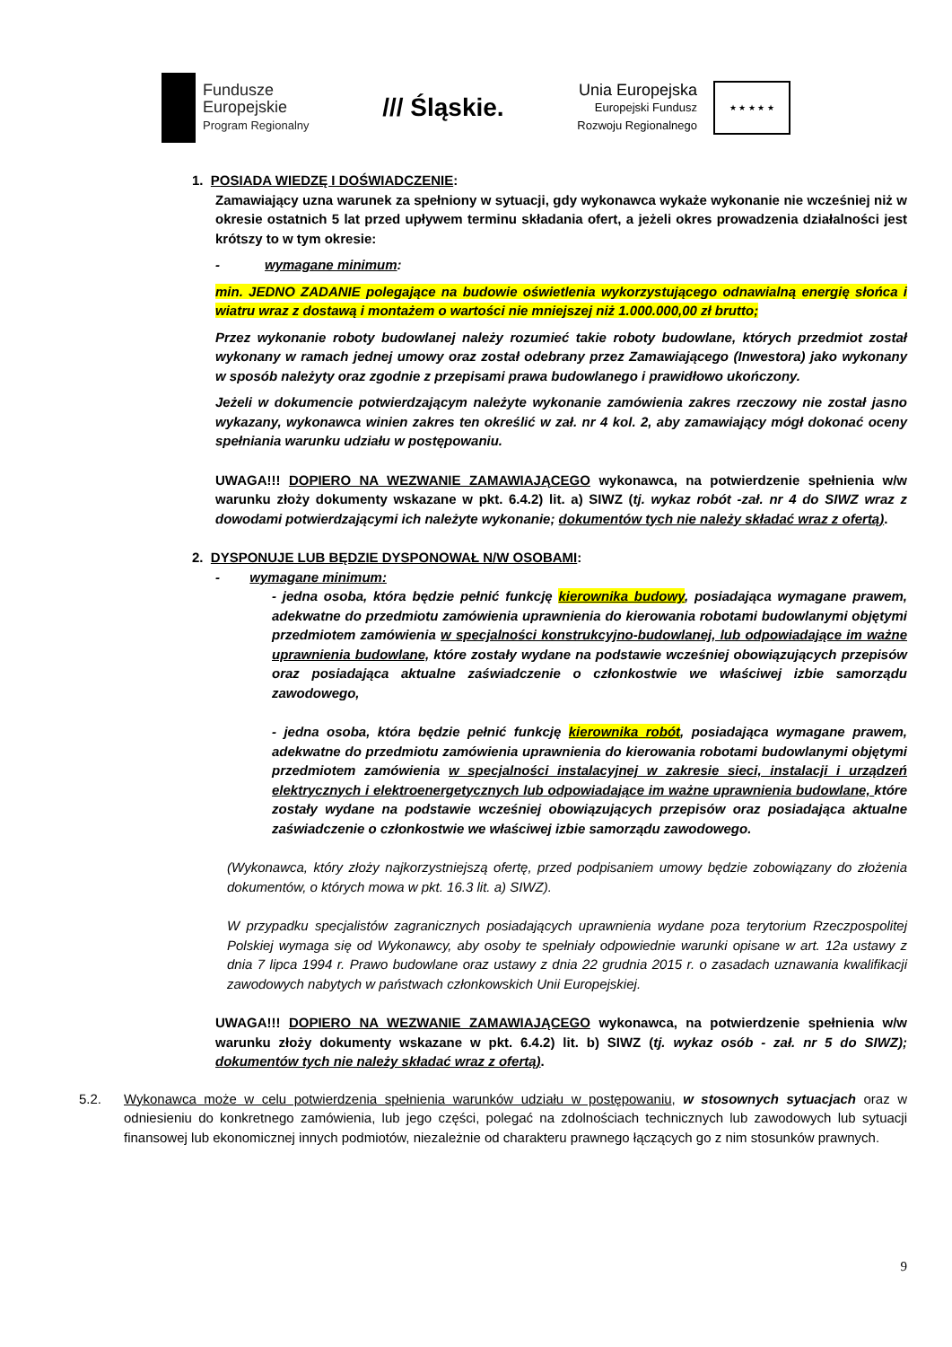Fundusze
Europejskie
Program Regionalny
/// Śląskie.
Unia Europejska
Europejski Fundusz
Rozwoju Regionalnego
★ ★ ★ ★ ★
1. POSIADA WIEDZĘ I DOŚWIADCZENIE:
Zamawiający uzna warunek za spełniony w sytuacji, gdy wykonawca wykaże wykonanie nie wcześniej niż w okresie ostatnich 5 lat przed upływem terminu składania ofert, a jeżeli okres prowadzenia działalności jest krótszy to w tym okresie:
- wymagane minimum:
min. JEDNO ZADANIE polegające na budowie oświetlenia wykorzystującego odnawialną energię słońca i wiatru wraz z dostawą i montażem o wartości nie mniejszej niż 1.000.000,00 zł brutto;
Przez wykonanie roboty budowlanej należy rozumieć takie roboty budowlane, których przedmiot został wykonany w ramach jednej umowy oraz został odebrany przez Zamawiającego (Inwestora) jako wykonany w sposób należyty oraz zgodnie z przepisami prawa budowlanego i prawidłowo ukończony.
Jeżeli w dokumencie potwierdzającym należyte wykonanie zamówienia zakres rzeczowy nie został jasno wykazany, wykonawca winien zakres ten określić w zał. nr 4 kol. 2, aby zamawiający mógł dokonać oceny spełniania warunku udziału w postępowaniu.
UWAGA!!! DOPIERO NA WEZWANIE ZAMAWIAJĄCEGO wykonawca, na potwierdzenie spełnienia w/w warunku złoży dokumenty wskazane w pkt. 6.4.2) lit. a) SIWZ (tj. wykaz robót -zał. nr 4 do SIWZ wraz z dowodami potwierdzającymi ich należyte wykonanie; dokumentów tych nie należy składać wraz z ofertą).
2. DYSPONUJE LUB BĘDZIE DYSPONOWAŁ N/W OSOBAMI:
- wymagane minimum:
- jedna osoba, która będzie pełnić funkcję kierownika budowy, posiadająca wymagane prawem, adekwatne do przedmiotu zamówienia uprawnienia do kierowania robotami budowlanymi objętymi przedmiotem zamówienia w specjalności konstrukcyjno-budowlanej, lub odpowiadające im ważne uprawnienia budowlane, które zostały wydane na podstawie wcześniej obowiązujących przepisów oraz posiadająca aktualne zaświadczenie o członkostwie we właściwej izbie samorządu zawodowego,
- jedna osoba, która będzie pełnić funkcję kierownika robót, posiadająca wymagane prawem, adekwatne do przedmiotu zamówienia uprawnienia do kierowania robotami budowlanymi objętymi przedmiotem zamówienia w specjalności instalacyjnej w zakresie sieci, instalacji i urządzeń elektrycznych i elektroenergetycznych lub odpowiadające im ważne uprawnienia budowlane, które zostały wydane na podstawie wcześniej obowiązujących przepisów oraz posiadająca aktualne zaświadczenie o członkostwie we właściwej izbie samorządu zawodowego.
(Wykonawca, który złoży najkorzystniejszą ofertę, przed podpisaniem umowy będzie zobowiązany do złożenia dokumentów, o których mowa w pkt. 16.3 lit. a) SIWZ).
W przypadku specjalistów zagranicznych posiadających uprawnienia wydane poza terytorium Rzeczpospolitej Polskiej wymaga się od Wykonawcy, aby osoby te spełniały odpowiednie warunki opisane w art. 12a ustawy z dnia 7 lipca 1994 r. Prawo budowlane oraz ustawy z dnia 22 grudnia 2015 r. o zasadach uznawania kwalifikacji zawodowych nabytych w państwach członkowskich Unii Europejskiej.
UWAGA!!! DOPIERO NA WEZWANIE ZAMAWIAJĄCEGO wykonawca, na potwierdzenie spełnienia w/w warunku złoży dokumenty wskazane w pkt. 6.4.2) lit. b) SIWZ (tj. wykaz osób - zał. nr 5 do SIWZ); dokumentów tych nie należy składać wraz z ofertą).
5.2. Wykonawca może w celu potwierdzenia spełnienia warunków udziału w postępowaniu, w stosownych sytuacjach oraz w odniesieniu do konkretnego zamówienia, lub jego części, polegać na zdolnościach technicznych lub zawodowych lub sytuacji finansowej lub ekonomicznej innych podmiotów, niezależnie od charakteru prawnego łączących go z nim stosunków prawnych.
9